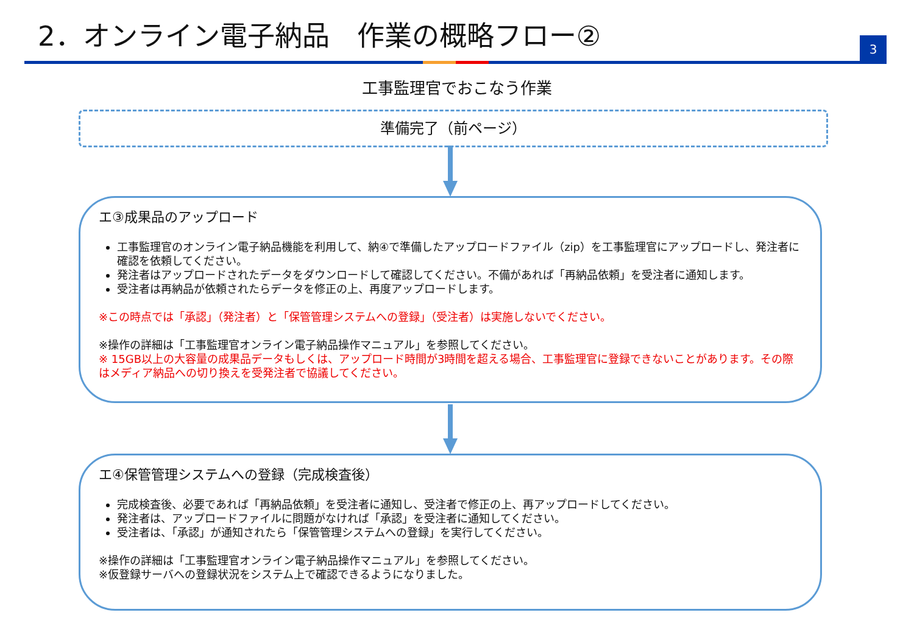2．オンライン電子納品　作業の概略フロー②
3
工事監理官でおこなう作業
準備完了（前ページ）
エ③成果品のアップロード
工事監理官のオンライン電子納品機能を利用して、納④で準備したアップロードファイル（zip）を工事監理官にアップロードし、発注者に確認を依頼してください。
発注者はアップロードされたデータをダウンロードして確認してください。不備があれば「再納品依頼」を受注者に通知します。
受注者は再納品が依頼されたらデータを修正の上、再度アップロードします。
※この時点では「承認」（発注者）と「保管管理システムへの登録」（受注者）は実施しないでください。
※操作の詳細は「工事監理官オンライン電子納品操作マニュアル」を参照してください。
※ 15GB以上の大容量の成果品データもしくは、アップロード時間が3時間を超える場合、工事監理官に登録できないことがあります。その際はメディア納品への切り換えを受発注者で協議してください。
エ④保管管理システムへの登録（完成検査後）
完成検査後、必要であれば「再納品依頼」を受注者に通知し、受注者で修正の上、再アップロードしてください。
発注者は、アップロードファイルに問題がなければ「承認」を受注者に通知してください。
受注者は、「承認」が通知されたら「保管管理システムへの登録」を実行してください。
※操作の詳細は「工事監理官オンライン電子納品操作マニュアル」を参照してください。
※仮登録サーバへの登録状況をシステム上で確認できるようになりました。